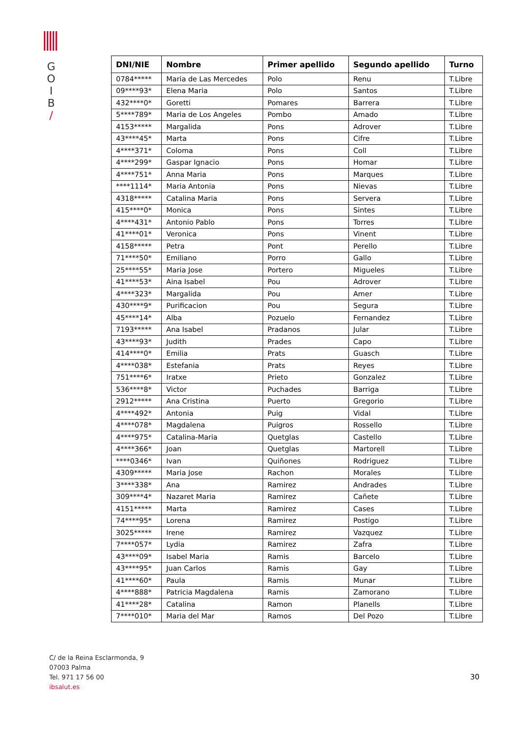G
O
I
B
/
| DNI/NIE | Nombre | Primer apellido | Segundo apellido | Turno |
| --- | --- | --- | --- | --- |
| 0784***** | Maria de Las Mercedes | Polo | Renu | T.Libre |
| 09****93* | Elena Maria | Polo | Santos | T.Libre |
| 432****0* | Goretti | Pomares | Barrera | T.Libre |
| 5****789* | Maria de Los Angeles | Pombo | Amado | T.Libre |
| 4153***** | Margalida | Pons | Adrover | T.Libre |
| 43****45* | Marta | Pons | Cifre | T.Libre |
| 4****371* | Coloma | Pons | Coll | T.Libre |
| 4****299* | Gaspar Ignacio | Pons | Homar | T.Libre |
| 4****751* | Anna Maria | Pons | Marques | T.Libre |
| ****1114* | Maria Antonia | Pons | Nievas | T.Libre |
| 4318***** | Catalina Maria | Pons | Servera | T.Libre |
| 415****0* | Monica | Pons | Sintes | T.Libre |
| 4****431* | Antonio Pablo | Pons | Torres | T.Libre |
| 41****01* | Veronica | Pons | Vinent | T.Libre |
| 4158***** | Petra | Pont | Perello | T.Libre |
| 71****50* | Emiliano | Porro | Gallo | T.Libre |
| 25****55* | Maria Jose | Portero | Migueles | T.Libre |
| 41****53* | Aina Isabel | Pou | Adrover | T.Libre |
| 4****323* | Margalida | Pou | Amer | T.Libre |
| 430****9* | Purificacion | Pou | Segura | T.Libre |
| 45****14* | Alba | Pozuelo | Fernandez | T.Libre |
| 7193***** | Ana Isabel | Pradanos | Jular | T.Libre |
| 43****93* | Judith | Prades | Capo | T.Libre |
| 414****0* | Emilia | Prats | Guasch | T.Libre |
| 4****038* | Estefania | Prats | Reyes | T.Libre |
| 751****6* | Iratxe | Prieto | Gonzalez | T.Libre |
| 536****8* | Victor | Puchades | Barriga | T.Libre |
| 2912***** | Ana Cristina | Puerto | Gregorio | T.Libre |
| 4****492* | Antonia | Puig | Vidal | T.Libre |
| 4****078* | Magdalena | Puigros | Rossello | T.Libre |
| 4****975* | Catalina-Maria | Quetglas | Castello | T.Libre |
| 4****366* | Joan | Quetglas | Martorell | T.Libre |
| ****0346* | Ivan | Quiñones | Rodriguez | T.Libre |
| 4309***** | Maria Jose | Rachon | Morales | T.Libre |
| 3****338* | Ana | Ramirez | Andrades | T.Libre |
| 309****4* | Nazaret Maria | Ramirez | Cañete | T.Libre |
| 4151***** | Marta | Ramirez | Cases | T.Libre |
| 74****95* | Lorena | Ramirez | Postigo | T.Libre |
| 3025***** | Irene | Ramirez | Vazquez | T.Libre |
| 7****057* | Lydia | Ramirez | Zafra | T.Libre |
| 43****09* | Isabel Maria | Ramis | Barcelo | T.Libre |
| 43****95* | Juan Carlos | Ramis | Gay | T.Libre |
| 41****60* | Paula | Ramis | Munar | T.Libre |
| 4****888* | Patricia Magdalena | Ramis | Zamorano | T.Libre |
| 41****28* | Catalina | Ramon | Planells | T.Libre |
| 7****010* | Maria del Mar | Ramos | Del Pozo | T.Libre |
C/ de la Reina Esclarmonda, 9
07003 Palma
Tel. 971 17 56 00
ibsalut.es
30